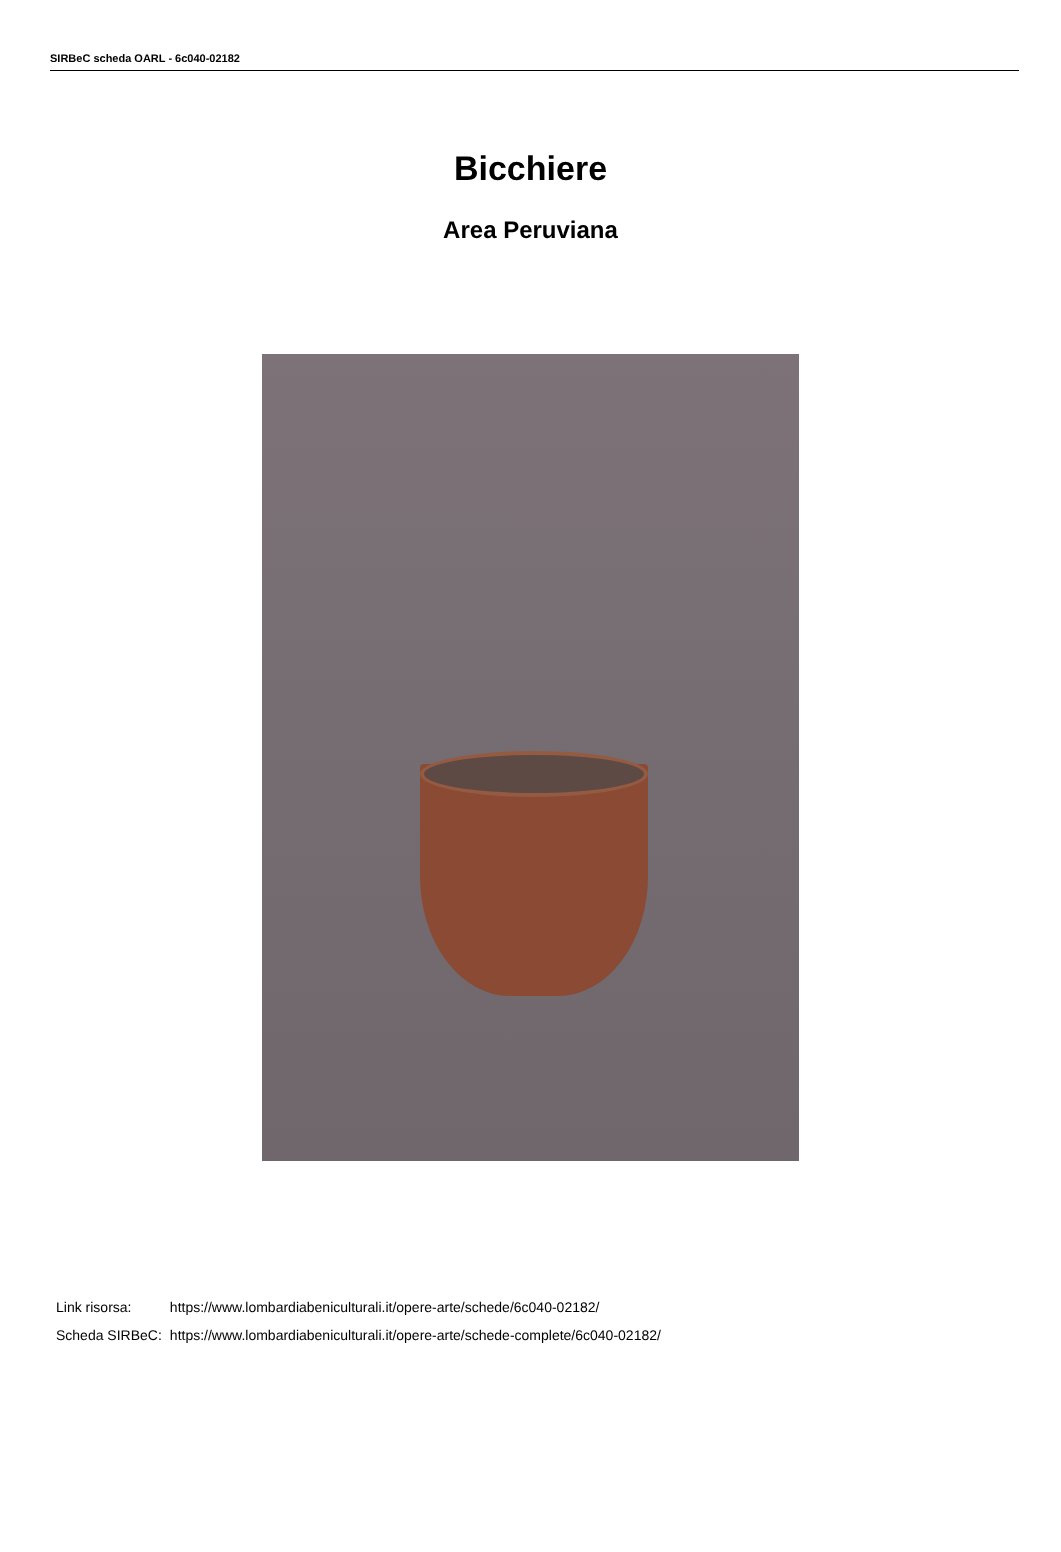SIRBeC scheda OARL - 6c040-02182
Bicchiere
Area Peruviana
| Link risorsa: | https://www.lombardiabeniculturali.it/opere-arte/schede/6c040-02182/ |
| Scheda SIRBeC: | https://www.lombardiabeniculturali.it/opere-arte/schede-complete/6c040-02182/ |